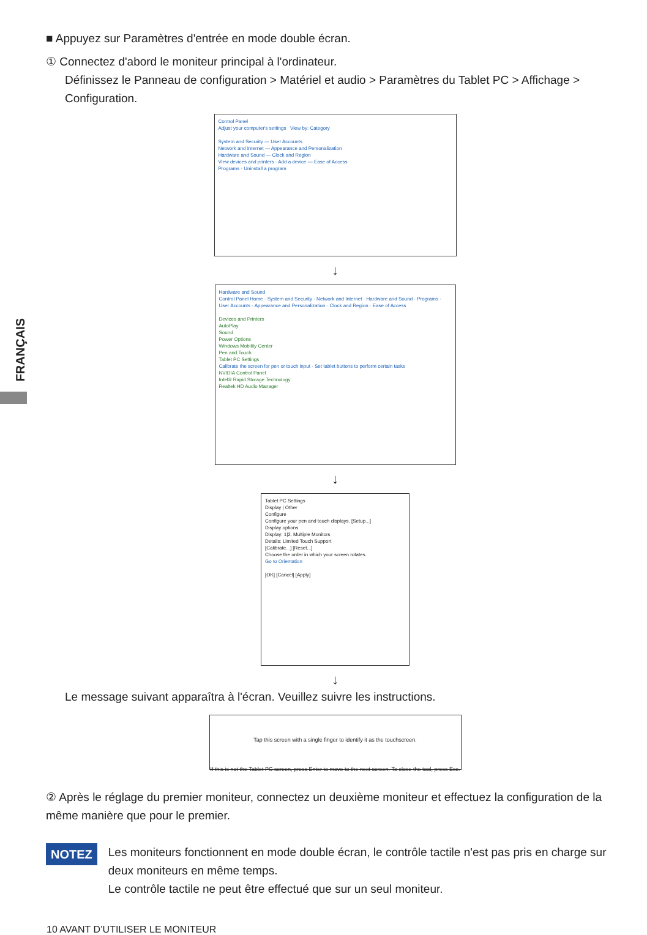FRANÇAIS
■ Appuyez sur Paramètres d'entrée en mode double écran.
① Connectez d'abord le moniteur principal à l'ordinateur.
Définissez le Panneau de configuration > Matériel et audio > Paramètres du Tablet PC > Affichage > Configuration.
Control Panel
Adjust your computer's settings View by: Category
System and Security — User Accounts
Network and Internet — Appearance and Personalization
Hardware and Sound — Clock and Region
View devices and printers · Add a device — Ease of Access
Programs · Uninstall a program
↓
Hardware and Sound
Control Panel Home · System and Security · Network and Internet · Hardware and Sound · Programs · User Accounts · Appearance and Personalization · Clock and Region · Ease of Access
Devices and Printers
AutoPlay
Sound
Power Options
Windows Mobility Center
Pen and Touch
Tablet PC Settings
Calibrate the screen for pen or touch input · Set tablet buttons to perform certain tasks
NVIDIA Control Panel
Intel® Rapid Storage Technology
Realtek HD Audio Manager
↓
Tablet PC Settings
Display | Other
Configure
Configure your pen and touch displays. [Setup...]
Display options
Display: 1|2. Multiple Monitors
Details: Limited Touch Support
[Calibrate...] [Reset...]
Choose the order in which your screen rotates.
Go to Orientation
[OK] [Cancel] [Apply]
↓
Le message suivant apparaîtra à l'écran. Veuillez suivre les instructions.
Tap this screen with a single finger to identify it as the touchscreen.
If this is not the Tablet PC screen, press Enter to move to the next screen. To close the tool, press Esc.
② Après le réglage du premier moniteur, connectez un deuxième moniteur et effectuez la configuration de la même manière que pour le premier.
NOTEZ
Les moniteurs fonctionnent en mode double écran, le contrôle tactile n'est pas pris en charge sur deux moniteurs en même temps.
Le contrôle tactile ne peut être effectué que sur un seul moniteur.
10 AVANT D’UTILISER LE MONITEUR